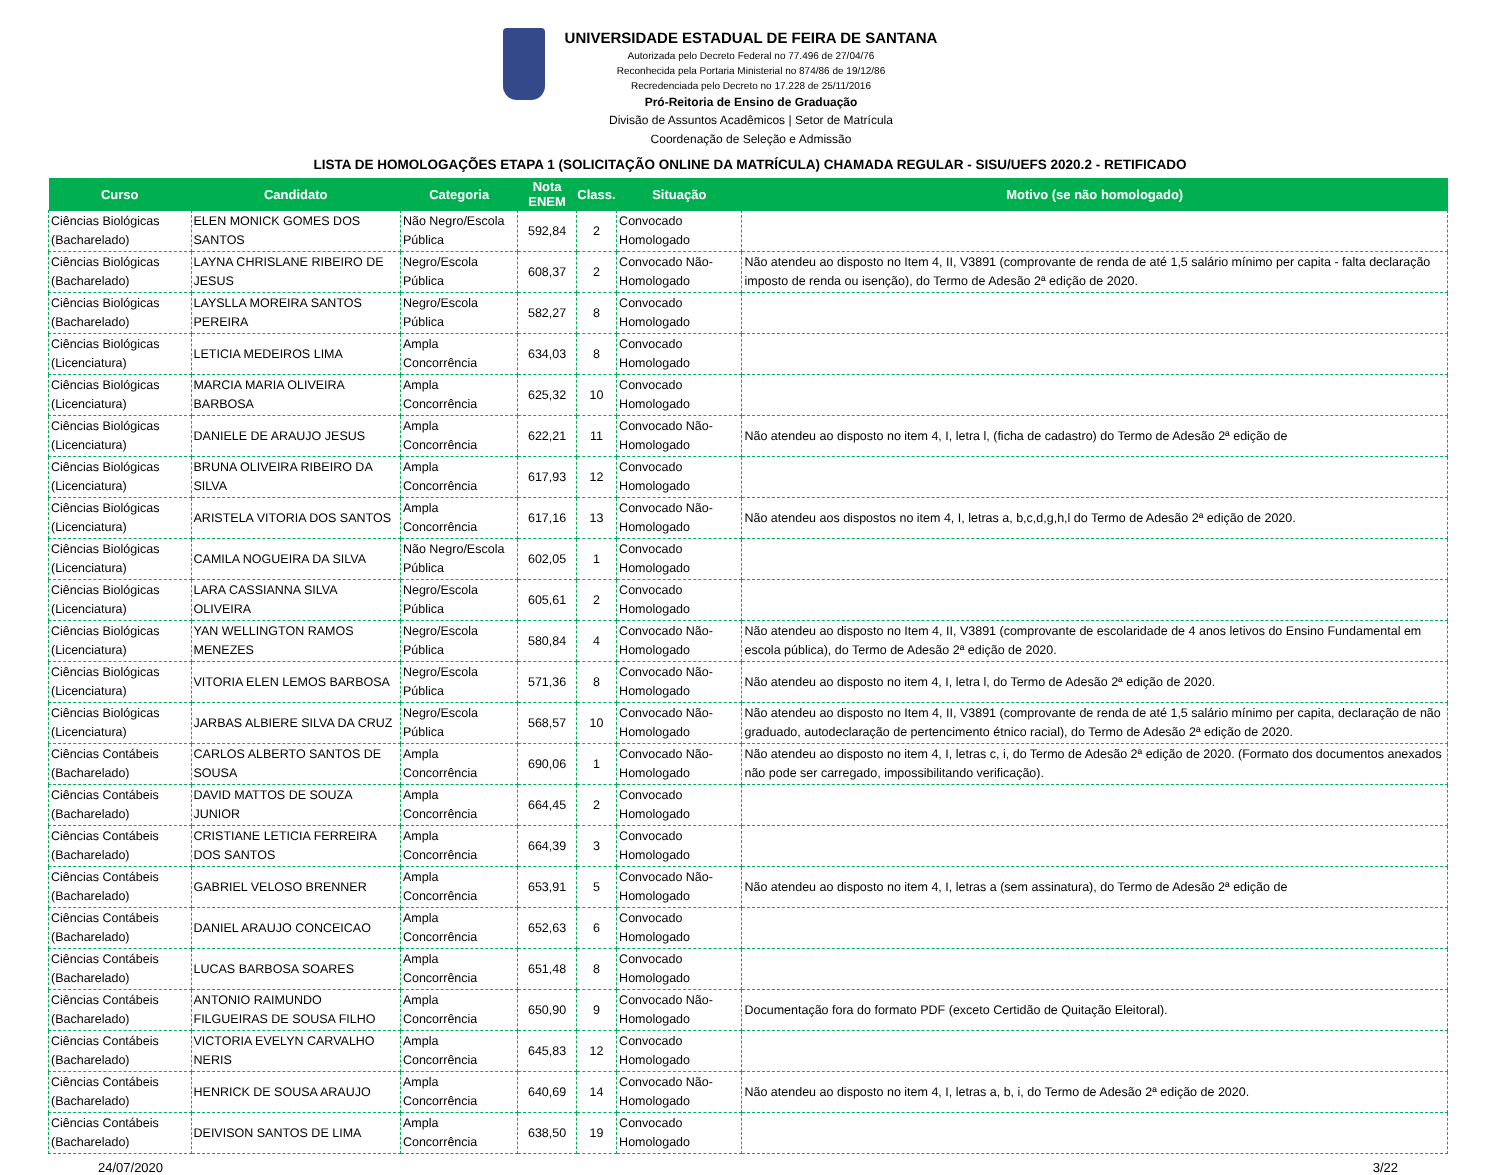UNIVERSIDADE ESTADUAL DE FEIRA DE SANTANA
Autorizada pelo Decreto Federal no 77.496 de 27/04/76
Reconhecida pela Portaria Ministerial no 874/86 de 19/12/86
Recredenciada pelo Decreto no 17.228 de 25/11/2016
Pró-Reitoria de Ensino de Graduação
Divisão de Assuntos Acadêmicos | Setor de Matrícula
Coordenação de Seleção e Admissão
LISTA DE HOMOLOGAÇÕES ETAPA 1 (SOLICITAÇÃO ONLINE DA MATRÍCULA) CHAMADA REGULAR - SISU/UEFS 2020.2 - RETIFICADO
| Curso | Candidato | Categoria | Nota ENEM | Class. | Situação | Motivo (se não homologado) |
| --- | --- | --- | --- | --- | --- | --- |
| Ciências Biológicas (Bacharelado) | ELEN MONICK GOMES DOS SANTOS | Não Negro/Escola Pública | 592,84 | 2 | Convocado Homologado | |
| Ciências Biológicas (Bacharelado) | LAYNA CHRISLANE RIBEIRO DE JESUS | Negro/Escola Pública | 608,37 | 2 | Convocado Não-Homologado | Não atendeu ao disposto no Item 4, II, V3891 (comprovante de renda de até 1,5 salário mínimo per capita - falta declaração imposto de renda ou isenção), do Termo de Adesão 2ª edição de 2020. |
| Ciências Biológicas (Bacharelado) | LAYSLLA MOREIRA SANTOS PEREIRA | Negro/Escola Pública | 582,27 | 8 | Convocado Homologado | |
| Ciências Biológicas (Licenciatura) | LETICIA MEDEIROS LIMA | Ampla Concorrência | 634,03 | 8 | Convocado Homologado | |
| Ciências Biológicas (Licenciatura) | MARCIA MARIA OLIVEIRA BARBOSA | Ampla Concorrência | 625,32 | 10 | Convocado Homologado | |
| Ciências Biológicas (Licenciatura) | DANIELE DE ARAUJO JESUS | Ampla Concorrência | 622,21 | 11 | Convocado Não-Homologado | Não atendeu ao disposto no item 4, I, letra l, (ficha de cadastro) do Termo de Adesão 2ª edição de |
| Ciências Biológicas (Licenciatura) | BRUNA OLIVEIRA RIBEIRO DA SILVA | Ampla Concorrência | 617,93 | 12 | Convocado Homologado | |
| Ciências Biológicas (Licenciatura) | ARISTELA VITORIA DOS SANTOS | Ampla Concorrência | 617,16 | 13 | Convocado Não-Homologado | Não atendeu aos dispostos no item 4, I, letras a, b,c,d,g,h,l do Termo de Adesão 2ª edição de 2020. |
| Ciências Biológicas (Licenciatura) | CAMILA NOGUEIRA DA SILVA | Não Negro/Escola Pública | 602,05 | 1 | Convocado Homologado | |
| Ciências Biológicas (Licenciatura) | LARA CASSIANNA SILVA OLIVEIRA | Negro/Escola Pública | 605,61 | 2 | Convocado Homologado | |
| Ciências Biológicas (Licenciatura) | YAN WELLINGTON RAMOS MENEZES | Negro/Escola Pública | 580,84 | 4 | Convocado Não-Homologado | Não atendeu ao disposto no Item 4, II, V3891 (comprovante de escolaridade de 4 anos letivos do Ensino Fundamental em escola pública), do Termo de Adesão 2ª edição de 2020. |
| Ciências Biológicas (Licenciatura) | VITORIA ELEN LEMOS BARBOSA | Negro/Escola Pública | 571,36 | 8 | Convocado Não-Homologado | Não atendeu ao disposto no item 4, I, letra l, do Termo de Adesão 2ª edição de 2020. |
| Ciências Biológicas (Licenciatura) | JARBAS ALBIERE SILVA DA CRUZ | Negro/Escola Pública | 568,57 | 10 | Convocado Não-Homologado | Não atendeu ao disposto no Item 4, II, V3891 (comprovante de renda de até 1,5 salário mínimo per capita, declaração de não graduado, autodeclaração de pertencimento étnico racial), do Termo de Adesão 2ª edição de 2020. |
| Ciências Contábeis (Bacharelado) | CARLOS ALBERTO SANTOS DE SOUSA | Ampla Concorrência | 690,06 | 1 | Convocado Não-Homologado | Não atendeu ao disposto no item 4, I, letras c, i, do Termo de Adesão 2ª edição de 2020. (Formato dos documentos anexados não pode ser carregado, impossibilitando verificação). |
| Ciências Contábeis (Bacharelado) | DAVID MATTOS DE SOUZA JUNIOR | Ampla Concorrência | 664,45 | 2 | Convocado Homologado | |
| Ciências Contábeis (Bacharelado) | CRISTIANE LETICIA FERREIRA DOS SANTOS | Ampla Concorrência | 664,39 | 3 | Convocado Homologado | |
| Ciências Contábeis (Bacharelado) | GABRIEL VELOSO BRENNER | Ampla Concorrência | 653,91 | 5 | Convocado Não-Homologado | Não atendeu ao disposto no item 4, I, letras a (sem assinatura), do Termo de Adesão 2ª edição de |
| Ciências Contábeis (Bacharelado) | DANIEL ARAUJO CONCEICAO | Ampla Concorrência | 652,63 | 6 | Convocado Homologado | |
| Ciências Contábeis (Bacharelado) | LUCAS BARBOSA SOARES | Ampla Concorrência | 651,48 | 8 | Convocado Homologado | |
| Ciências Contábeis (Bacharelado) | ANTONIO RAIMUNDO FILGUEIRAS DE SOUSA FILHO | Ampla Concorrência | 650,90 | 9 | Convocado Não-Homologado | Documentação fora do formato PDF (exceto Certidão de Quitação Eleitoral). |
| Ciências Contábeis (Bacharelado) | VICTORIA EVELYN CARVALHO NERIS | Ampla Concorrência | 645,83 | 12 | Convocado Homologado | |
| Ciências Contábeis (Bacharelado) | HENRICK DE SOUSA ARAUJO | Ampla Concorrência | 640,69 | 14 | Convocado Não-Homologado | Não atendeu ao disposto no item 4, I, letras a, b, i, do Termo de Adesão 2ª edição de 2020. |
| Ciências Contábeis (Bacharelado) | DEIVISON SANTOS DE LIMA | Ampla Concorrência | 638,50 | 19 | Convocado Homologado | |
24/07/2020 3/22